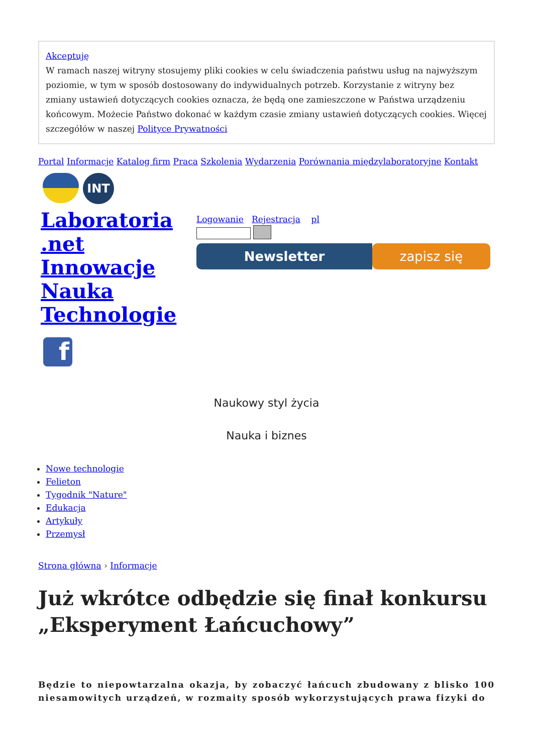Akceptuję
W ramach naszej witryny stosujemy pliki cookies w celu świadczenia państwu usług na najwyższym poziomie, w tym w sposób dostosowany do indywidualnych potrzeb. Korzystanie z witryny bez zmiany ustawień dotyczących cookies oznacza, że będą one zamieszczone w Państwa urządzeniu końcowym. Możecie Państwo dokonać w każdym czasie zmiany ustawień dotyczących cookies. Więcej szczegółów w naszej Polityce Prywatności
Portal Informacje Katalog firm Praca Szkolenia Wydarzenia Porównania międzylaboratoryjne Kontakt
INT
Laboratoria .net Innowacje Nauka Technologie
f
Logowanie Rejestracja pl
Newsletter zapisz się
Naukowy styl życia
Nauka i biznes
Nowe technologie
Felieton
Tygodnik "Nature"
Edukacja
Artykuły
Przemysł
Strona główna › Informacje
Już wkrótce odbędzie się finał konkursu „Eksperyment Łańcuchowy”
Będzie to niepowtarzalna okazja, by zobaczyć łańcuch zbudowany z blisko 100 niesamowitych urządzeń, w rozmaity sposób wykorzystujących prawa fizyki do